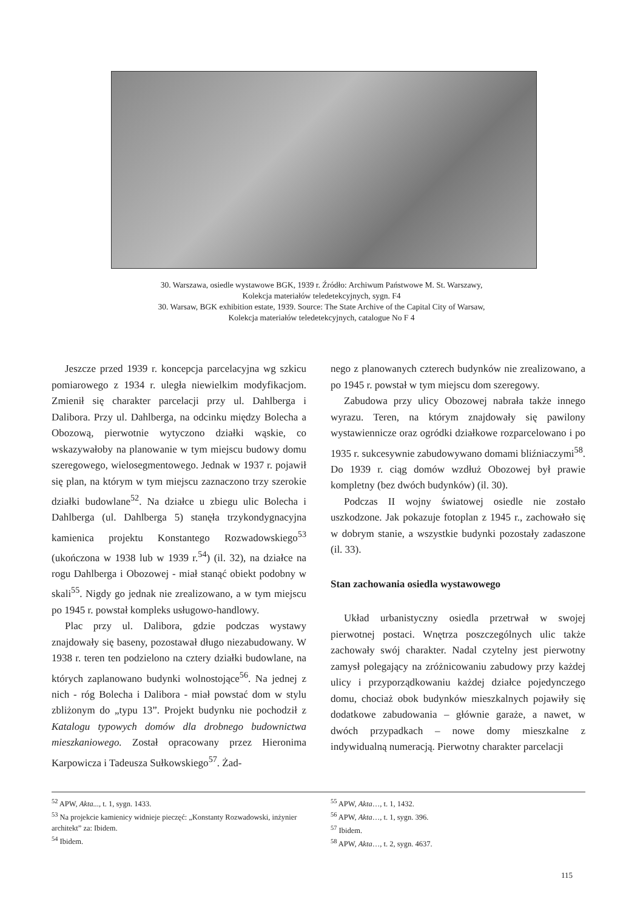30. Warszawa, osiedle wystawowe BGK, 1939 r. Źródło: Archiwum Państwowe M. St. Warszawy,
Kolekcja materiałów teledetekcyjnych, sygn. F4
30. Warsaw, BGK exhibition estate, 1939. Source: The State Archive of the Capital City of Warsaw,
Kolekcja materiałów teledetekcyjnych, catalogue No F 4
Jeszcze przed 1939 r. koncepcja parcelacyjna wg szkicu pomiarowego z 1934 r. uległa niewielkim modyfikacjom. Zmienił się charakter parcelacji przy ul. Dahlberga i Dalibora. Przy ul. Dahlberga, na odcinku między Bolecha a Obozową, pierwotnie wytyczono działki wąskie, co wskazywałoby na planowanie w tym miejscu budowy domu szeregowego, wielosegmentowego. Jednak w 1937 r. pojawił się plan, na którym w tym miejscu zaznaczono trzy szerokie działki budowlane<sup>52</sup>. Na działce u zbiegu ulic Bolecha i Dahlberga (ul. Dahlberga 5) stanęła trzykondygnacyjna kamienica projektu Konstantego Rozwadowskiego<sup>53</sup> (ukończona w 1938 lub w 1939 r.<sup>54</sup>) (il. 32), na działce na rogu Dahlberga i Obozowej - miał stanąć obiekt podobny w skali<sup>55</sup>. Nigdy go jednak nie zrealizowano, a w tym miejscu po 1945 r. powstał kompleks usługowo-handlowy.
Plac przy ul. Dalibora, gdzie podczas wystawy znajdowały się baseny, pozostawał długo niezabudowany. W 1938 r. teren ten podzielono na cztery działki budowlane, na których zaplanowano budynki wolnostojące<sup>56</sup>. Na jednej z nich - róg Bolecha i Dalibora - miał powstać dom w stylu zbliżonym do „typu 13”. Projekt budynku nie pochodził z Katalogu typowych domów dla drobnego budownictwa mieszkaniowego. Został opracowany przez Hieronima Karpowicza i Tadeusza Sułkowskiego<sup>57</sup>. Żad-
nego z planowanych czterech budynków nie zrealizowano, a po 1945 r. powstał w tym miejscu dom szeregowy.
Zabudowa przy ulicy Obozowej nabrała także innego wyrazu. Teren, na którym znajdowały się pawilony wystawiennicze oraz ogródki działkowe rozparcelowano i po 1935 r. sukcesywnie zabudowywano domami bliźniaczymi<sup>58</sup>. Do 1939 r. ciąg domów wzdłuż Obozowej był prawie kompletny (bez dwóch budynków) (il. 30).
Podczas II wojny światowej osiedle nie zostało uszkodzone. Jak pokazuje fotoplan z 1945 r., zachowało się w dobrym stanie, a wszystkie budynki pozostały zadaszone (il. 33).
Stan zachowania osiedla wystawowego
Układ urbanistyczny osiedla przetrwał w swojej pierwotnej postaci. Wnętrza poszczególnych ulic także zachowały swój charakter. Nadal czytelny jest pierwotny zamysł polegający na zróżnicowaniu zabudowy przy każdej ulicy i przyporządkowaniu każdej działce pojedynczego domu, chociaż obok budynków mieszkalnych pojawiły się dodatkowe zabudowania – głównie garaże, a nawet, w dwóch przypadkach – nowe domy mieszkalne z indywidualną numeracją. Pierwotny charakter parcelacji
<sup>52</sup> APW, Akta..., t. 1, sygn. 1433.
<sup>53</sup> Na projekcie kamienicy widnieje pieczęć: „Konstanty Rozwadowski, inżynier architekt” za: Ibidem.
<sup>54</sup> Ibidem.
<sup>55</sup> APW, Akta…, t. 1, 1432.
<sup>56</sup> APW, Akta…, t. 1, sygn. 396.
<sup>57</sup> Ibidem.
<sup>58</sup> APW, Akta…, t. 2, sygn. 4637.
115